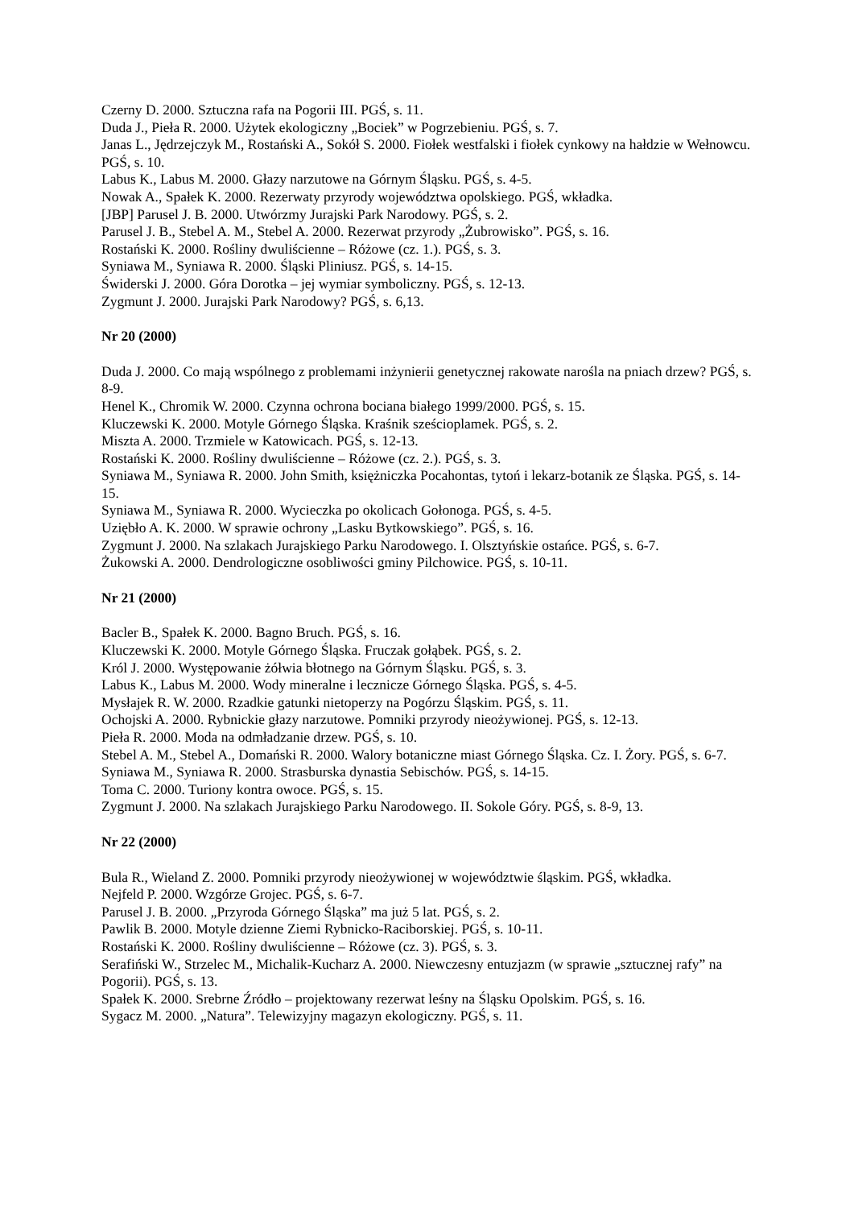Czerny D. 2000. Sztuczna rafa na Pogorii III. PGŚ, s. 11.
Duda J., Pieła R. 2000. Użytek ekologiczny „Bociek” w Pogrzebieniu. PGŚ, s. 7.
Janas L., Jędrzejczyk M., Rostański A., Sokół S. 2000. Fiołek westfalski i fiołek cynkowy na hałdzie w Wełnowcu. PGŚ, s. 10.
Labus K., Labus M. 2000. Głazy narzutowe na Górnym Śląsku. PGŚ, s. 4-5.
Nowak A., Spałek K. 2000. Rezerwaty przyrody województwa opolskiego. PGŚ, wkładka.
[JBP] Parusel J. B. 2000. Utwórzmy Jurajski Park Narodowy. PGŚ, s. 2.
Parusel J. B., Stebel A. M., Stebel A. 2000. Rezerwat przyrody „Żubrowisko”. PGŚ, s. 16.
Rostański K. 2000. Rośliny dwuliścienne – Różowe (cz. 1.). PGŚ, s. 3.
Syniawa M., Syniawa R. 2000. Śląski Pliniusz. PGŚ, s. 14-15.
Świderski J. 2000. Góra Dorotka – jej wymiar symboliczny. PGŚ, s. 12-13.
Zygmunt J. 2000. Jurajski Park Narodowy? PGŚ, s. 6,13.
Nr 20 (2000)
Duda J. 2000. Co mają wspólnego z problemami inżynierii genetycznej rakowate narośla na pniach drzew? PGŚ, s. 8-9.
Henel K., Chromik W. 2000. Czynna ochrona bociana białego 1999/2000. PGŚ, s. 15.
Kluczewski K. 2000. Motyle Górnego Śląska. Kraśnik sześcioplamek. PGŚ, s. 2.
Miszta A. 2000. Trzmiele w Katowicach. PGŚ, s. 12-13.
Rostański K. 2000. Rośliny dwuliścienne – Różowe (cz. 2.). PGŚ, s. 3.
Syniawa M., Syniawa R. 2000. John Smith, księżniczka Pocahontas, tytoń i lekarz-botanik ze Śląska. PGŚ, s. 14-15.
Syniawa M., Syniawa R. 2000. Wycieczka po okolicach Gołonoga. PGŚ, s. 4-5.
Uziębło A. K. 2000. W sprawie ochrony „Lasku Bytkowskiego”. PGŚ, s. 16.
Zygmunt J. 2000. Na szlakach Jurajskiego Parku Narodowego. I. Olsztyńskie ostańce. PGŚ, s. 6-7.
Żukowski A. 2000. Dendrologiczne osobliwości gminy Pilchowice. PGŚ, s. 10-11.
Nr 21 (2000)
Bacler B., Spałek K. 2000. Bagno Bruch. PGŚ, s. 16.
Kluczewski K. 2000. Motyle Górnego Śląska. Fruczak gołąbek. PGŚ, s. 2.
Król J. 2000. Występowanie żółwia błotnego na Górnym Śląsku. PGŚ, s. 3.
Labus K., Labus M. 2000. Wody mineralne i lecznicze Górnego Śląska. PGŚ, s. 4-5.
Mysłajek R. W. 2000. Rzadkie gatunki nietoperzy na Pogórzu Śląskim. PGŚ, s. 11.
Ochojski A. 2000. Rybnickie głazy narzutowe. Pomniki przyrody nieożywionej. PGŚ, s. 12-13.
Pieła R. 2000. Moda na odmładzanie drzew. PGŚ, s. 10.
Stebel A. M., Stebel A., Domański R. 2000. Walory botaniczne miast Górnego Śląska. Cz. I. Żory. PGŚ, s. 6-7.
Syniawa M., Syniawa R. 2000. Strasburska dynastia Sebischów. PGŚ, s. 14-15.
Toma C. 2000. Turiony kontra owoce. PGŚ, s. 15.
Zygmunt J. 2000. Na szlakach Jurajskiego Parku Narodowego. II. Sokole Góry. PGŚ, s. 8-9, 13.
Nr 22 (2000)
Bula R., Wieland Z. 2000. Pomniki przyrody nieożywionej w województwie śląskim. PGŚ, wkładka.
Nejfeld P. 2000. Wzgórze Grojec. PGŚ, s. 6-7.
Parusel J. B. 2000. „Przyroda Górnego Śląska” ma już 5 lat. PGŚ, s. 2.
Pawlik B. 2000. Motyle dzienne Ziemi Rybnicko-Raciborskiej. PGŚ, s. 10-11.
Rostański K. 2000. Rośliny dwuliścienne – Różowe (cz. 3). PGŚ, s. 3.
Serafiński W., Strzelec M., Michalik-Kucharz A. 2000. Niewczesny entuzjazm (w sprawie „sztucznej rafy” na Pogorii). PGŚ, s. 13.
Spałek K. 2000. Srebrne Źródło – projektowany rezerwat leśny na Śląsku Opolskim. PGŚ, s. 16.
Sygacz M. 2000. „Natura”. Telewizyjny magazyn ekologiczny. PGŚ, s. 11.